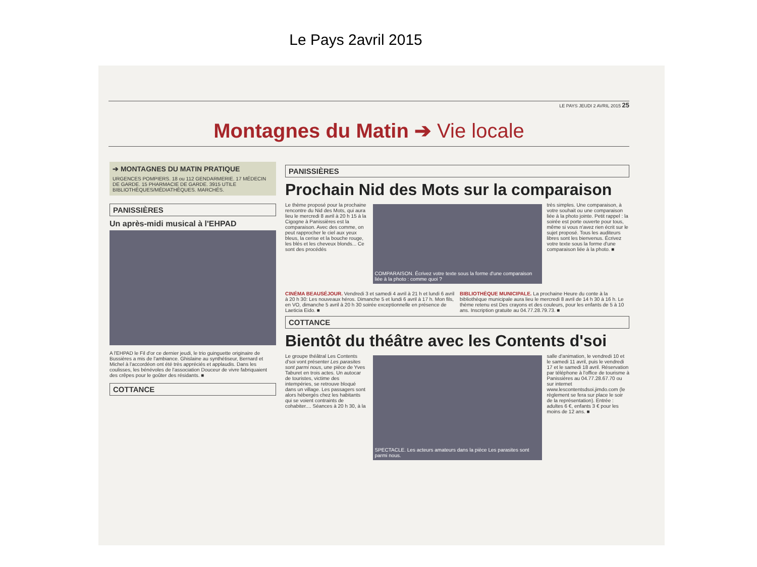Le Pays 2avril 2015
LE PAYS JEUDI 2 AVRIL 2015 25
Montagnes du Matin ➔ Vie locale
➔ MONTAGNES DU MATIN PRATIQUE
URGENCES POMPIERS. 18 ou 112 GENDARMERIE. 17 MÉDECIN DE GARDE. 15 PHARMACIE DE GARDE. 3915 UTILE BIBLIOTHÈQUES/MÉDIATHÈQUES. MARCHÉS.
PANISSIÈRES
Un après-midi musical à l'EHPAD
A l'EHPAD le Fil d'or ce dernier jeudi, le trio guinguette originaire de Bussières a mis de l'ambiance. Ghislaine au synthétiseur, Bernard et Michel à l'accordéon ont été très appréciés et applaudis. Dans les coulisses, les bénévoles de l'association Douceur de vivre fabriquaient des crêpes pour le goûter des résidants. ■
COTTANCE
PANISSIÈRES
Prochain Nid des Mots sur la comparaison
Le thème proposé pour la prochaine rencontre du Nid des Mots, qui aura lieu le mercredi 8 avril à 20 h 15 à la Cigogne à Panissières est la comparaison. Avec des comme, on peut rapprocher le ciel aux yeux bleus, la cerise et la bouche rouge, les blés et les cheveux blonds... Ce sont des procédés
COMPARAISON. Écrivez votre texte sous la forme d'une comparaison liée à la photo : comme quoi ?
très simples. Une comparaison, à votre souhait ou une comparaison liée à la photo jointe. Petit rappel : la soirée est porte ouverte pour tous, même si vous n'avez rien écrit sur le sujet proposé. Tous les auditeurs libres sont les bienvenus. Écrivez votre texte sous la forme d'une comparaison liée à la photo. ■
CINÉMA BEAUSÉJOUR. Vendredi 3 et samedi 4 avril à 21 h et lundi 6 avril à 20 h 30: Les nouveaux héros. Dimanche 5 et lundi 6 avril à 17 h. Mon fils, en VO, dimanche 5 avril à 20 h 30 soirée exceptionnelle en présence de Laeticia Eido. ■
BIBLIOTHÈQUE MUNICIPALE. La prochaine Heure du conte à la bibliothèque municipale aura lieu le mercredi 8 avril de 14 h 30 à 16 h. Le thème retenu est Des crayons et des couleurs, pour les enfants de 5 à 10 ans. Inscription gratuite au 04.77.28.79.73. ■
COTTANCE
Bientôt du théâtre avec les Contents d'soi
Le groupe théâtral Les Contents d'soi vont présenter Les parasites sont parmi nous, une pièce de Yves Taburet en trois actes. Un autocar de touristes, victime des intempéries, se retrouve bloqué dans un village. Les passagers sont alors hébergés chez les habitants qui se voient contraints de cohabiter.... Séances à 20 h 30, à la
SPECTACLE. Les acteurs amateurs dans la pièce Les parasites sont parmi nous.
salle d'animation, le vendredi 10 et le samedi 11 avril, puis le vendredi 17 et le samedi 18 avril. Réservation par téléphone à l'office de tourisme à Panissières au 04.77.28.67.70 ou sur internet www.lescontentsdsoi.jimdo.com (le règlement se fera sur place le soir de la représentation). Entrée : adultes 6 €, enfants 3 € pour les moins de 12 ans. ■